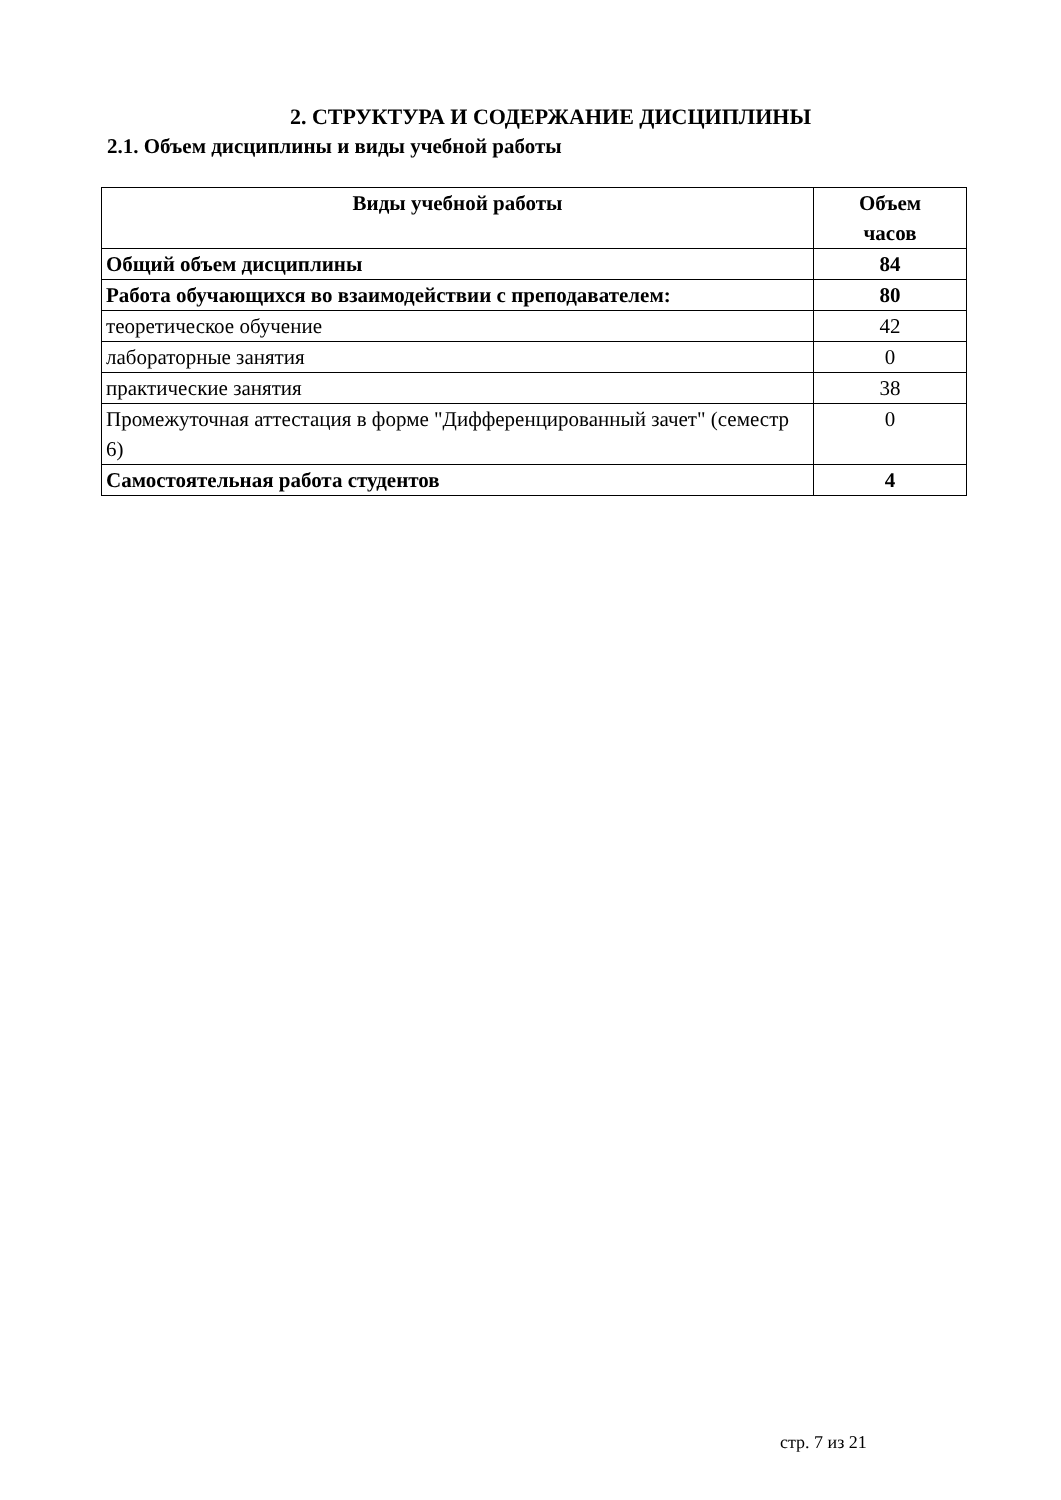2. СТРУКТУРА И СОДЕРЖАНИЕ ДИСЦИПЛИНЫ
2.1. Объем дисциплины и виды учебной работы
| Виды учебной работы | Объем часов |
| --- | --- |
| Общий объем дисциплины | 84 |
| Работа обучающихся во взаимодействии с преподавателем: | 80 |
| теоретическое обучение | 42 |
| лабораторные занятия | 0 |
| практические занятия | 38 |
| Промежуточная аттестация в форме "Дифференцированный зачет" (семестр 6) | 0 |
| Самостоятельная работа студентов | 4 |
стр. 7 из 21